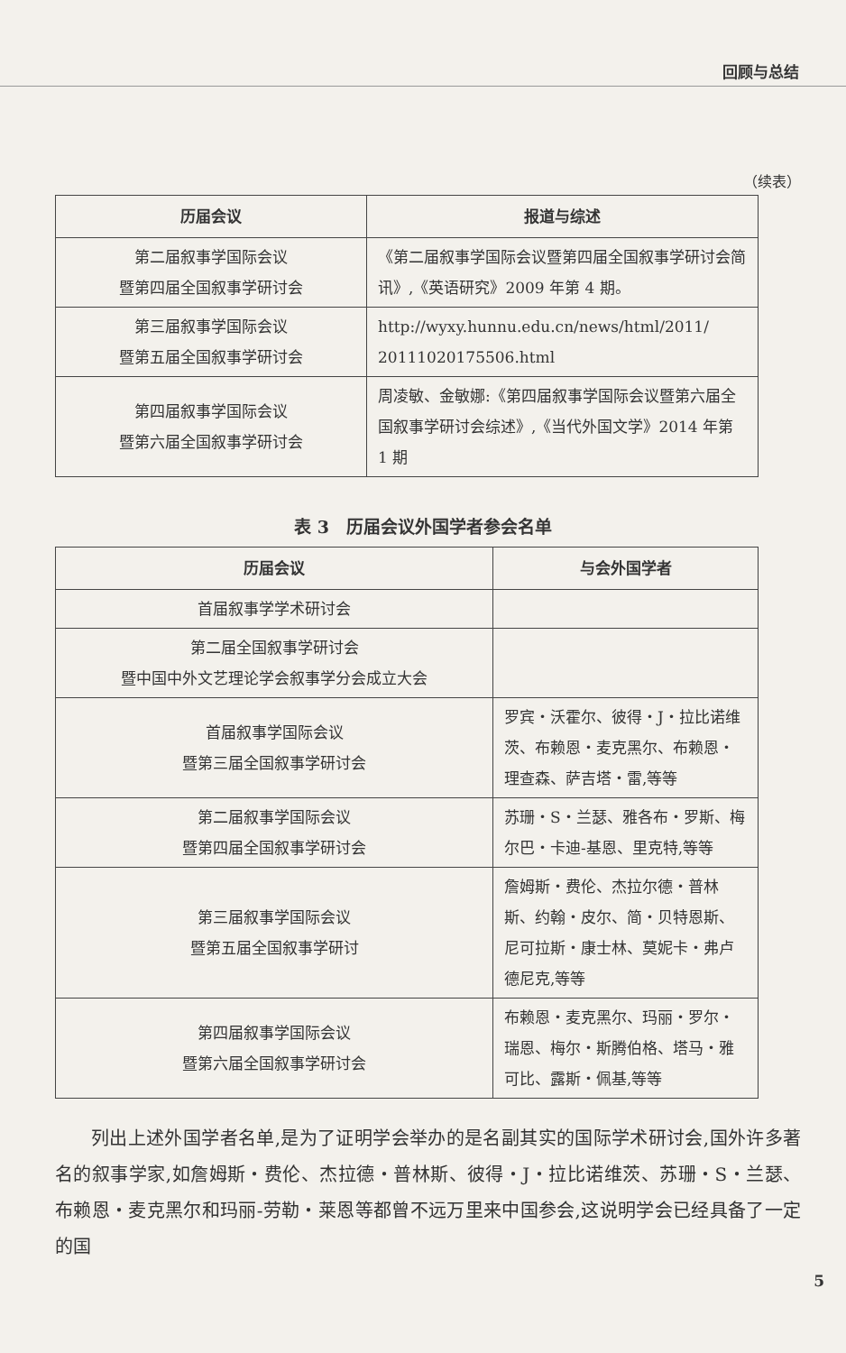回顾与总结
（续表）
| 历届会议 | 报道与综述 |
| --- | --- |
| 第二届叙事学国际会议 暨第四届全国叙事学研讨会 | 《第二届叙事学国际会议暨第四届全国叙事学研讨会简讯》,《英语研究》2009 年第 4 期。 |
| 第三届叙事学国际会议 暨第五届全国叙事学研讨会 | http://wyxy.hunnu.edu.cn/news/html/2011/ 20111020175506.html |
| 第四届叙事学国际会议 暨第六届全国叙事学研讨会 | 周凌敏、金敏娜:《第四届叙事学国际会议暨第六届全国叙事学研讨会综述》,《当代外国文学》2014 年第 1 期 |
表 3　历届会议外国学者参会名单
| 历届会议 | 与会外国学者 |
| --- | --- |
| 首届叙事学学术研讨会 | |
| 第二届全国叙事学研讨会 暨中国中外文艺理论学会叙事学分会成立大会 | |
| 首届叙事学国际会议 暨第三届全国叙事学研讨会 | 罗宾・沃霍尔、彼得・J・拉比诺维茨、布赖恩・麦克黑尔、布赖恩・理查森、萨吉塔・雷,等等 |
| 第二届叙事学国际会议 暨第四届全国叙事学研讨会 | 苏珊・S・兰瑟、雅各布・罗斯、梅尔巴・卡迪-基恩、里克特,等等 |
| 第三届叙事学国际会议 暨第五届全国叙事学研讨 | 詹姆斯・费伦、杰拉尔德・普林斯、约翰・皮尔、简・贝特恩斯、尼可拉斯・康士林、莫妮卡・弗卢德尼克,等等 |
| 第四届叙事学国际会议 暨第六届全国叙事学研讨会 | 布赖恩・麦克黑尔、玛丽・罗尔・瑞恩、梅尔・斯腾伯格、塔马・雅可比、露斯・佩基,等等 |
列出上述外国学者名单,是为了证明学会举办的是名副其实的国际学术研讨会,国外许多著名的叙事学家,如詹姆斯・费伦、杰拉德・普林斯、彼得・J・拉比诺维茨、苏珊・S・兰瑟、布赖恩・麦克黑尔和玛丽-劳勒・莱恩等都曾不远万里来中国参会,这说明学会已经具备了一定的国
5